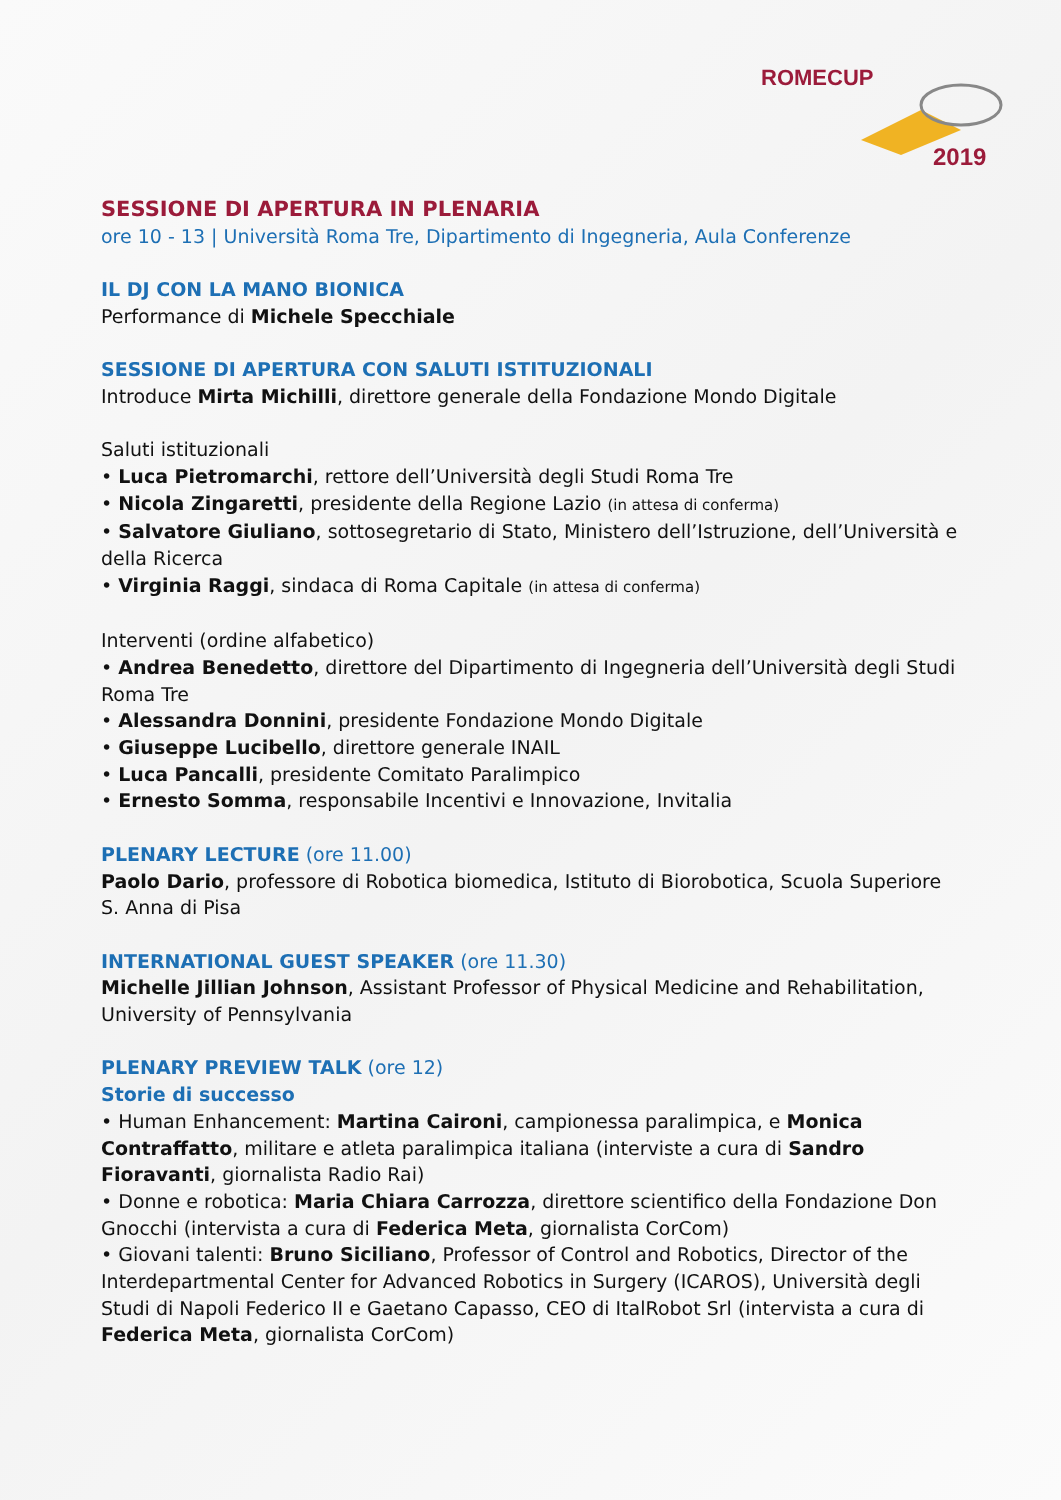ROMECUP
2019
SESSIONE DI APERTURA IN PLENARIA
ore 10 - 13 | Università Roma Tre, Dipartimento di Ingegneria, Aula Conferenze
IL DJ CON LA MANO BIONICA
Performance di Michele Specchiale
SESSIONE DI APERTURA CON SALUTI ISTITUZIONALI
Introduce Mirta Michilli, direttore generale della Fondazione Mondo Digitale
Saluti istituzionali
• Luca Pietromarchi, rettore dell’Università degli Studi Roma Tre
• Nicola Zingaretti, presidente della Regione Lazio (in attesa di conferma)
• Salvatore Giuliano, sottosegretario di Stato, Ministero dell’Istruzione, dell’Università e della Ricerca
• Virginia Raggi, sindaca di Roma Capitale (in attesa di conferma)
Interventi (ordine alfabetico)
• Andrea Benedetto, direttore del Dipartimento di Ingegneria dell’Università degli Studi Roma Tre
• Alessandra Donnini, presidente Fondazione Mondo Digitale
• Giuseppe Lucibello, direttore generale INAIL
• Luca Pancalli, presidente Comitato Paralimpico
• Ernesto Somma, responsabile Incentivi e Innovazione, Invitalia
PLENARY LECTURE (ore 11.00)
Paolo Dario, professore di Robotica biomedica, Istituto di Biorobotica, Scuola Superiore S. Anna di Pisa
INTERNATIONAL GUEST SPEAKER (ore 11.30)
Michelle Jillian Johnson, Assistant Professor of Physical Medicine and Rehabilitation, University of Pennsylvania
PLENARY PREVIEW TALK (ore 12)
Storie di successo
• Human Enhancement: Martina Caironi, campionessa paralimpica, e Monica Contraffatto, militare e atleta paralimpica italiana (interviste a cura di Sandro Fioravanti, giornalista Radio Rai)
• Donne e robotica: Maria Chiara Carrozza, direttore scientifico della Fondazione Don Gnocchi (intervista a cura di Federica Meta, giornalista CorCom)
• Giovani talenti: Bruno Siciliano, Professor of Control and Robotics, Director of the Interdepartmental Center for Advanced Robotics in Surgery (ICAROS), Università degli Studi di Napoli Federico II e Gaetano Capasso, CEO di ItalRobot Srl (intervista a cura di Federica Meta, giornalista CorCom)